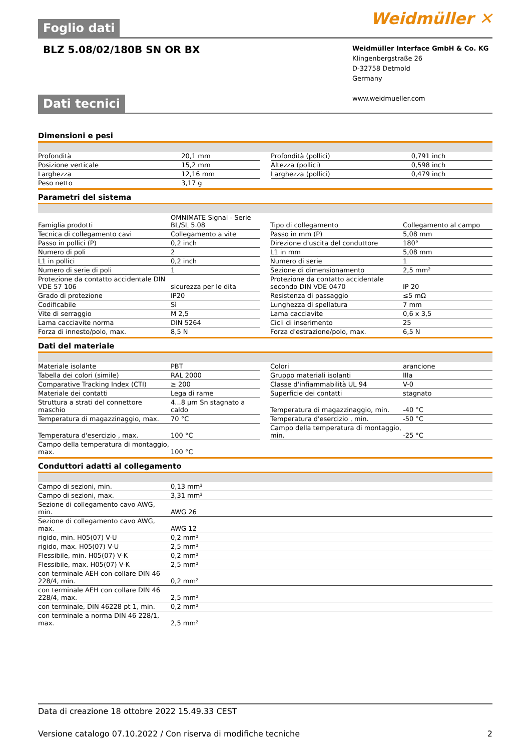Foglio dati Weidmüller ✕
BLZ 5.08/02/180B SN OR BX
Weidmüller Interface GmbH & Co. KG
Klingenbergstraße 26
D-32758 Detmold
Germany
www.weidmueller.com
Dati tecnici
Dimensioni e pesi
| Profondità | 20,1 mm | | Profondità (pollici) | 0,791 inch |
| Posizione verticale | 15,2 mm | | Altezza (pollici) | 0,598 inch |
| Larghezza | 12,16 mm | | Larghezza (pollici) | 0,479 inch |
| Peso netto | 3,17 g | | | |
Parametri del sistema
| Famiglia prodotti | OMNIMATE Signal - Serie BL/SL 5.08 | | Tipo di collegamento | Collegamento al campo |
| Tecnica di collegamento cavi | Collegamento a vite | | Passo in mm (P) | 5,08 mm |
| Passo in pollici (P) | 0,2 inch | | Direzione d'uscita del conduttore | 180° |
| Numero di poli | 2 | | L1 in mm | 5,08 mm |
| L1 in pollici | 0,2 inch | | Numero di serie | 1 |
| Numero di serie di poli | 1 | | Sezione di dimensionamento | 2,5 mm² |
| Protezione da contatto accidentale DIN VDE 57 106 | sicurezza per le dita | | Protezione da contatto accidentale secondo DIN VDE 0470 | IP 20 |
| Grado di protezione | IP20 | | Resistenza di passaggio | ≤5 mΩ |
| Codificabile | Sì | | Lunghezza di spellatura | 7 mm |
| Vite di serraggio | M 2,5 | | Lama cacciavite | 0,6 x 3,5 |
| Lama cacciavite norma | DIN 5264 | | Cicli di inserimento | 25 |
| Forza di innesto/polo, max. | 8,5 N | | Forza d'estrazione/polo, max. | 6,5 N |
Dati del materiale
| Materiale isolante | PBT | | Colori | arancione |
| Tabella dei colori (simile) | RAL 2000 | | Gruppo materiali isolanti | IIIa |
| Comparative Tracking Index (CTI) | ≥ 200 | | Classe d'infiammabilità UL 94 | V-0 |
| Materiale dei contatti | Lega di rame | | Superficie dei contatti | stagnato |
| Struttura a strati del connettore maschio | 4...8 µm Sn stagnato a caldo | | Temperatura di magazzinaggio, min. | -40 °C |
| Temperatura di magazzinaggio, max. | 70 °C | | Temperatura d'esercizio , min. | -50 °C |
| Temperatura d'esercizio , max. | 100 °C | | Campo della temperatura di montaggio, min. | -25 °C |
| Campo della temperatura di montaggio, max. | 100 °C | | | |
Conduttori adatti al collegamento
| Campo di sezioni, min. | 0,13 mm² |
| Campo di sezioni, max. | 3,31 mm² |
| Sezione di collegamento cavo AWG, min. | AWG 26 |
| Sezione di collegamento cavo AWG, max. | AWG 12 |
| rigido, min. H05(07) V-U | 0,2 mm² |
| rigido, max. H05(07) V-U | 2,5 mm² |
| Flessibile, min. H05(07) V-K | 0,2 mm² |
| Flessibile, max. H05(07) V-K | 2,5 mm² |
| con terminale AEH con collare DIN 46 228/4, min. | 0,2 mm² |
| con terminale AEH con collare DIN 46 228/4, max. | 2,5 mm² |
| con terminale, DIN 46228 pt 1, min. | 0,2 mm² |
| con terminale a norma DIN 46 228/1, max. | 2,5 mm² |
Data di creazione 18 ottobre 2022 15.49.33 CEST
Versione catalogo 07.10.2022 / Con riserva di modifiche tecniche 2